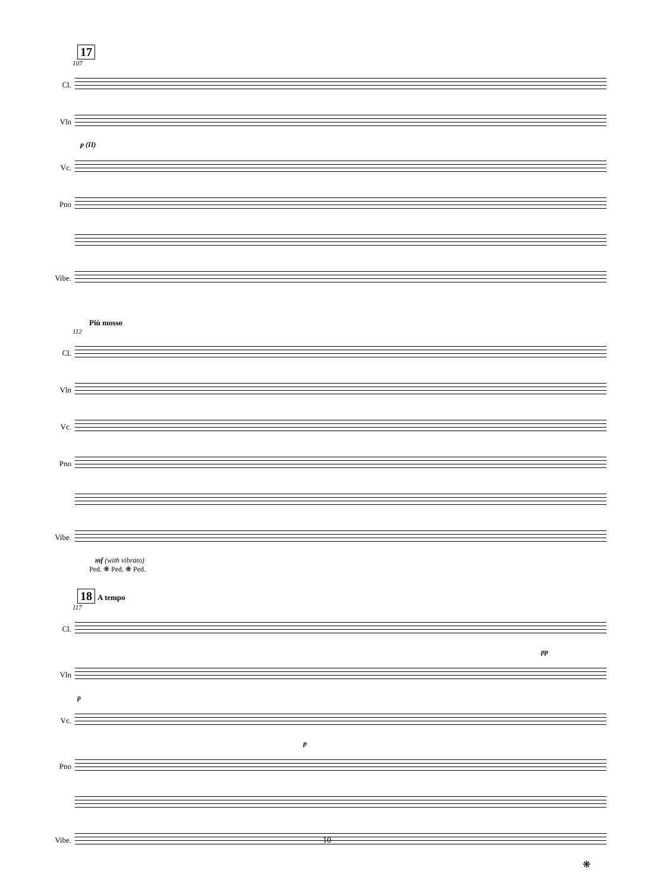17
107
Cl.
Vln
p (II)
Vc.
Pno
Vibe.
Più mosso
112
Cl.
Vln
Vc.
Pno
Vibe.
mf (with vibrato)
Ped. ❋ Ped. ❋ Ped.
18 A tempo
117
Cl.
pp
Vln
p
Vc.
p
Pno
Vibe.
❋
10